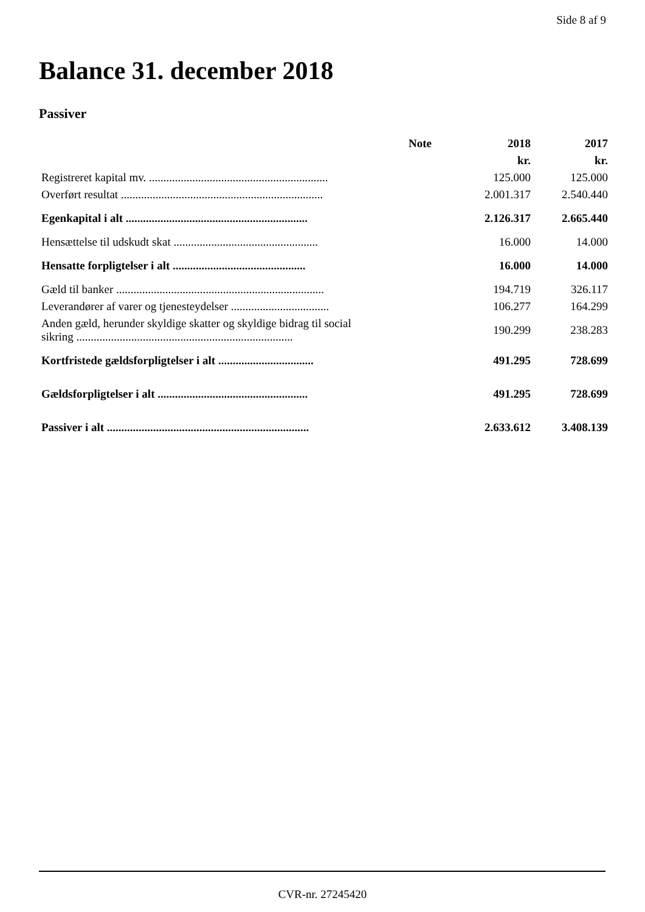Side 8 af 9
Balance 31. december 2018
Passiver
| | Note | 2018 | 2017 |
| --- | --- | --- | --- |
| | | kr. | kr. |
| Registreret kapital mv. .............................................................. | | 125.000 | 125.000 |
| Overført resultat ...................................................................... | | 2.001.317 | 2.540.440 |
| Egenkapital i alt ............................................................... | | 2.126.317 | 2.665.440 |
| Hensættelse til udskudt skat .................................................. | | 16.000 | 14.000 |
| Hensatte forpligtelser i alt .............................................. | | 16.000 | 14.000 |
| Gæld til banker ........................................................................ | | 194.719 | 326.117 |
| Leverandører af varer og tjenesteydelser .................................. | | 106.277 | 164.299 |
| Anden gæld, herunder skyldige skatter og skyldige bidrag til social sikring ........................................................................... | | 190.299 | 238.283 |
| Kortfristede gældsforpligtelser i alt ................................. | | 491.295 | 728.699 |
| Gældsforpligtelser i alt .................................................... | | 491.295 | 728.699 |
| Passiver i alt ...................................................................... | | 2.633.612 | 3.408.139 |
CVR-nr. 27245420